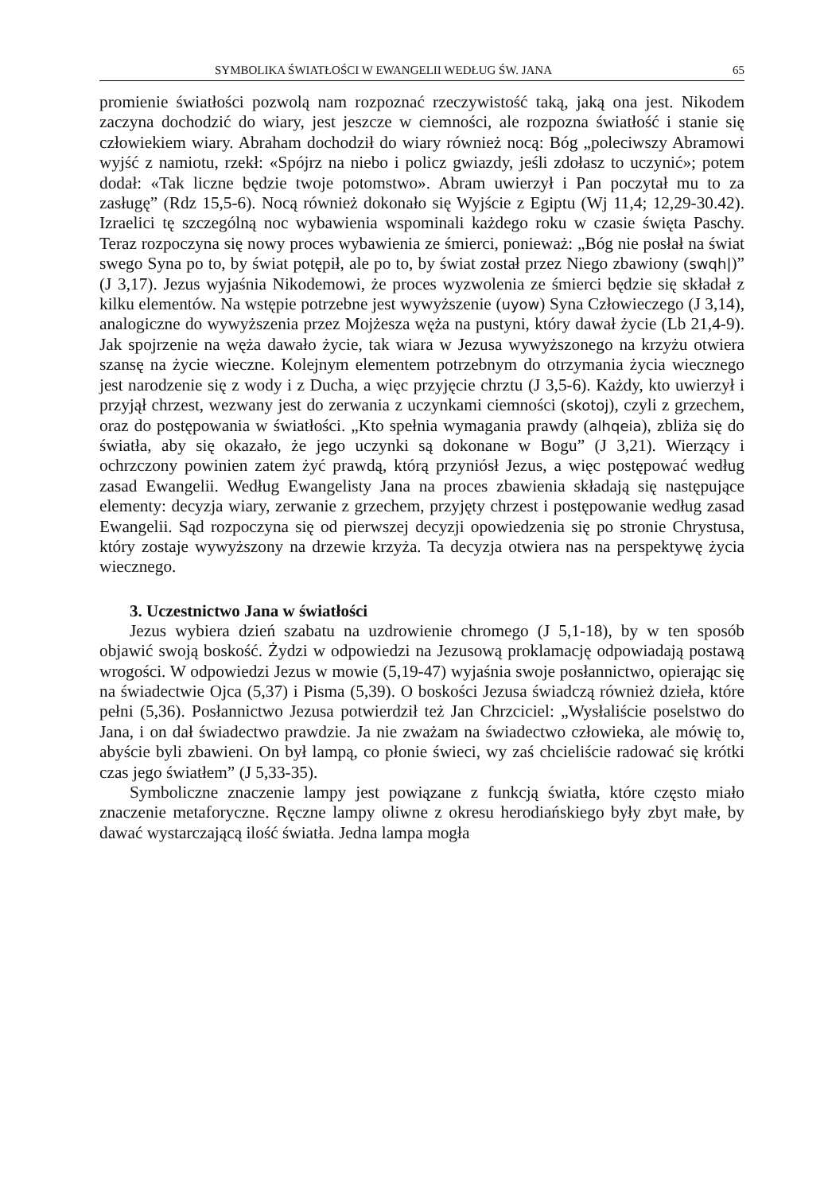SYMBOLIKA ŚWIATŁOŚCI W EWANGELII WEDŁUG ŚW. JANA 65
promienie światłości pozwolą nam rozpoznać rzeczywistość taką, jaką ona jest. Nikodem zaczyna dochodzić do wiary, jest jeszcze w ciemności, ale rozpozna światłość i stanie się człowiekiem wiary. Abraham dochodził do wiary również nocą: Bóg „poleciwszy Abramowi wyjść z namiotu, rzekł: «Spójrz na niebo i policz gwiazdy, jeśli zdołasz to uczynić»; potem dodał: «Tak liczne będzie twoje potomstwo». Abram uwierzył i Pan poczytał mu to za zasługę” (Rdz 15,5-6). Nocą również dokonało się Wyjście z Egiptu (Wj 11,4; 12,29-30.42). Izraelici tę szczególną noc wybawienia wspominali każdego roku w czasie święta Paschy. Teraz rozpoczyna się nowy proces wybawienia ze śmierci, ponieważ: „Bóg nie posłał na świat swego Syna po to, by świat potępił, ale po to, by świat został przez Niego zbawiony (swqh|)” (J 3,17). Jezus wyjaśnia Nikodemowi, że proces wyzwolenia ze śmierci będzie się składał z kilku elementów. Na wstępie potrzebne jest wywyższenie (uyow) Syna Człowieczego (J 3,14), analogiczne do wywyższenia przez Mojżesza węża na pustyni, który dawał życie (Lb 21,4-9). Jak spojrzenie na węża dawało życie, tak wiara w Jezusa wywyższonego na krzyżu otwiera szansę na życie wieczne. Kolejnym elementem potrzebnym do otrzymania życia wiecznego jest narodzenie się z wody i z Ducha, a więc przyjęcie chrztu (J 3,5-6). Każdy, kto uwierzył i przyjął chrzest, wezwany jest do zerwania z uczynkami ciemności (skotoj), czyli z grzechem, oraz do postępowania w światłości. „Kto spełnia wymagania prawdy (alhqeia), zbliża się do światła, aby się okazało, że jego uczynki są dokonane w Bogu” (J 3,21). Wierzący i ochrzczony powinien zatem żyć prawdą, którą przyniósł Jezus, a więc postępować według zasad Ewangelii. Według Ewangelisty Jana na proces zbawienia składają się następujące elementy: decyzja wiary, zerwanie z grzechem, przyjęty chrzest i postępowanie według zasad Ewangelii. Sąd rozpoczyna się od pierwszej decyzji opowiedzenia się po stronie Chrystusa, który zostaje wywyższony na drzewie krzyża. Ta decyzja otwiera nas na perspektywę życia wiecznego.
3. Uczestnictwo Jana w światłości
Jezus wybiera dzień szabatu na uzdrowienie chromego (J 5,1-18), by w ten sposób objawić swoją boskość. Żydzi w odpowiedzi na Jezusową proklamację odpowiadają postawą wrogości. W odpowiedzi Jezus w mowie (5,19-47) wyjaśnia swoje posłannictwo, opierając się na świadectwie Ojca (5,37) i Pisma (5,39). O boskości Jezusa świadczą również dzieła, które pełni (5,36). Posłannictwo Jezusa potwierdził też Jan Chrzciciel: „Wysłaliście poselstwo do Jana, i on dał świadectwo prawdzie. Ja nie zważam na świadectwo człowieka, ale mówię to, abyście byli zbawieni. On był lampą, co płonie świeci, wy zaś chcieliście radować się krótki czas jego światłem” (J 5,33-35).
Symboliczne znaczenie lampy jest powiązane z funkcją światła, które często miało znaczenie metaforyczne. Ręczne lampy oliwne z okresu herodiańskiego były zbyt małe, by dawać wystarczającą ilość światła. Jedna lampa mogła